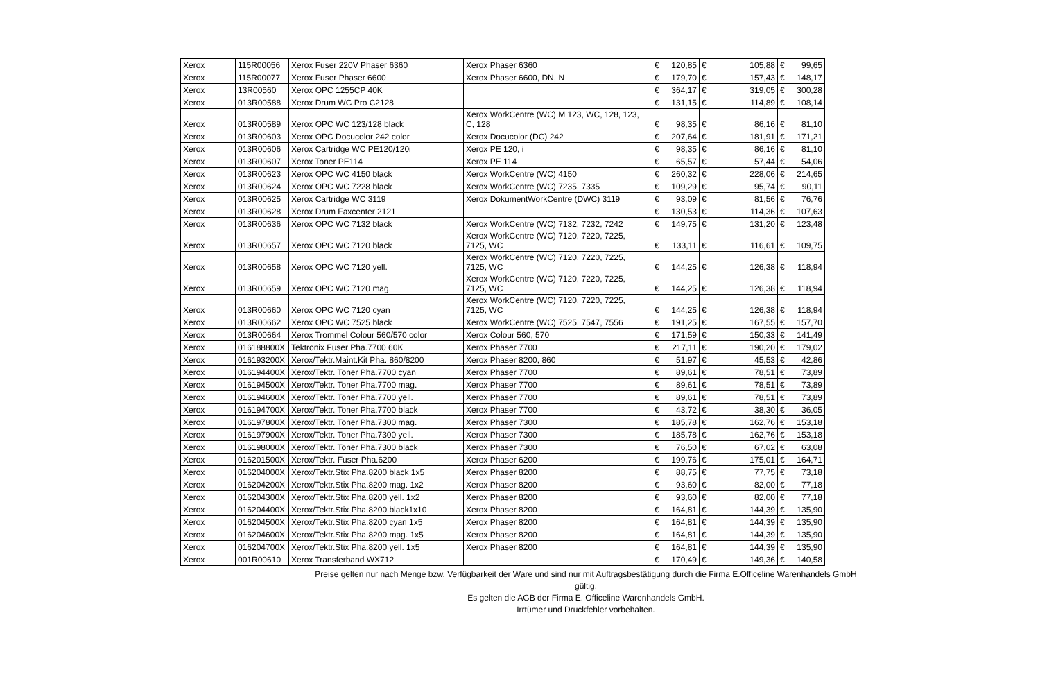| Xerox | 115R00056 | Xerox Fuser 220V Phaser 6360 | Xerox Phaser 6360 | € | 120,85 | € | 105,88 | € | 99,65 |
| Xerox | 115R00077 | Xerox Fuser Phaser 6600 | Xerox Phaser 6600, DN, N | € | 179,70 | € | 157,43 | € | 148,17 |
| Xerox | 13R00560 | Xerox OPC 1255CP 40K | | € | 364,17 | € | 319,05 | € | 300,28 |
| Xerox | 013R00588 | Xerox Drum WC Pro C2128 | | € | 131,15 | € | 114,89 | € | 108,14 |
| Xerox | 013R00589 | Xerox OPC WC 123/128 black | Xerox WorkCentre (WC) M 123, WC, 128, 123, C, 128 | € | 98,35 | € | 86,16 | € | 81,10 |
| Xerox | 013R00603 | Xerox OPC Docucolor 242 color | Xerox Docucolor (DC) 242 | € | 207,64 | € | 181,91 | € | 171,21 |
| Xerox | 013R00606 | Xerox Cartridge WC PE120/120i | Xerox PE 120, i | € | 98,35 | € | 86,16 | € | 81,10 |
| Xerox | 013R00607 | Xerox Toner PE114 | Xerox PE 114 | € | 65,57 | € | 57,44 | € | 54,06 |
| Xerox | 013R00623 | Xerox OPC WC 4150 black | Xerox WorkCentre (WC) 4150 | € | 260,32 | € | 228,06 | € | 214,65 |
| Xerox | 013R00624 | Xerox OPC WC 7228 black | Xerox WorkCentre (WC) 7235, 7335 | € | 109,29 | € | 95,74 | € | 90,11 |
| Xerox | 013R00625 | Xerox Cartridge WC 3119 | Xerox DokumentWorkCentre (DWC) 3119 | € | 93,09 | € | 81,56 | € | 76,76 |
| Xerox | 013R00628 | Xerox Drum Faxcenter 2121 | | € | 130,53 | € | 114,36 | € | 107,63 |
| Xerox | 013R00636 | Xerox OPC WC 7132 black | Xerox WorkCentre (WC) 7132, 7232, 7242 | € | 149,75 | € | 131,20 | € | 123,48 |
| Xerox | 013R00657 | Xerox OPC WC 7120 black | Xerox WorkCentre (WC) 7120, 7220, 7225, 7125, WC | € | 133,11 | € | 116,61 | € | 109,75 |
| Xerox | 013R00658 | Xerox OPC WC 7120 yell. | Xerox WorkCentre (WC) 7120, 7220, 7225, 7125, WC | € | 144,25 | € | 126,38 | € | 118,94 |
| Xerox | 013R00659 | Xerox OPC WC 7120 mag. | Xerox WorkCentre (WC) 7120, 7220, 7225, 7125, WC | € | 144,25 | € | 126,38 | € | 118,94 |
| Xerox | 013R00660 | Xerox OPC WC 7120 cyan | Xerox WorkCentre (WC) 7120, 7220, 7225, 7125, WC | € | 144,25 | € | 126,38 | € | 118,94 |
| Xerox | 013R00662 | Xerox OPC WC 7525 black | Xerox WorkCentre (WC) 7525, 7547, 7556 | € | 191,25 | € | 167,55 | € | 157,70 |
| Xerox | 013R00664 | Xerox Trommel Colour 560/570 color | Xerox Colour 560, 570 | € | 171,59 | € | 150,33 | € | 141,49 |
| Xerox | 016188800X | Tektronix Fuser Pha.7700 60K | Xerox Phaser 7700 | € | 217,11 | € | 190,20 | € | 179,02 |
| Xerox | 016193200X | Xerox/Tektr.Maint.Kit Pha. 860/8200 | Xerox Phaser 8200, 860 | € | 51,97 | € | 45,53 | € | 42,86 |
| Xerox | 016194400X | Xerox/Tektr. Toner Pha.7700 cyan | Xerox Phaser 7700 | € | 89,61 | € | 78,51 | € | 73,89 |
| Xerox | 016194500X | Xerox/Tektr. Toner Pha.7700 mag. | Xerox Phaser 7700 | € | 89,61 | € | 78,51 | € | 73,89 |
| Xerox | 016194600X | Xerox/Tektr. Toner Pha.7700 yell. | Xerox Phaser 7700 | € | 89,61 | € | 78,51 | € | 73,89 |
| Xerox | 016194700X | Xerox/Tektr. Toner Pha.7700 black | Xerox Phaser 7700 | € | 43,72 | € | 38,30 | € | 36,05 |
| Xerox | 016197800X | Xerox/Tektr. Toner Pha.7300 mag. | Xerox Phaser 7300 | € | 185,78 | € | 162,76 | € | 153,18 |
| Xerox | 016197900X | Xerox/Tektr. Toner Pha.7300 yell. | Xerox Phaser 7300 | € | 185,78 | € | 162,76 | € | 153,18 |
| Xerox | 016198000X | Xerox/Tektr. Toner Pha.7300 black | Xerox Phaser 7300 | € | 76,50 | € | 67,02 | € | 63,08 |
| Xerox | 016201500X | Xerox/Tektr. Fuser Pha.6200 | Xerox Phaser 6200 | € | 199,76 | € | 175,01 | € | 164,71 |
| Xerox | 016204000X | Xerox/Tektr.Stix Pha.8200 black 1x5 | Xerox Phaser 8200 | € | 88,75 | € | 77,75 | € | 73,18 |
| Xerox | 016204200X | Xerox/Tektr.Stix Pha.8200 mag. 1x2 | Xerox Phaser 8200 | € | 93,60 | € | 82,00 | € | 77,18 |
| Xerox | 016204300X | Xerox/Tektr.Stix Pha.8200 yell. 1x2 | Xerox Phaser 8200 | € | 93,60 | € | 82,00 | € | 77,18 |
| Xerox | 016204400X | Xerox/Tektr.Stix Pha.8200 black1x10 | Xerox Phaser 8200 | € | 164,81 | € | 144,39 | € | 135,90 |
| Xerox | 016204500X | Xerox/Tektr.Stix Pha.8200 cyan 1x5 | Xerox Phaser 8200 | € | 164,81 | € | 144,39 | € | 135,90 |
| Xerox | 016204600X | Xerox/Tektr.Stix Pha.8200 mag. 1x5 | Xerox Phaser 8200 | € | 164,81 | € | 144,39 | € | 135,90 |
| Xerox | 016204700X | Xerox/Tektr.Stix Pha.8200 yell. 1x5 | Xerox Phaser 8200 | € | 164,81 | € | 144,39 | € | 135,90 |
| Xerox | 001R00610 | Xerox Transferband WX712 | | € | 170,49 | € | 149,36 | € | 140,58 |
Preise gelten nur nach Menge bzw. Verfügbarkeit der Ware und sind nur mit Auftragsbestätigung durch die Firma E.Officeline Warenhandels GmbH gültig.
Es gelten die AGB der Firma E. Officeline Warenhandels GmbH.
Irrtümer und Druckfehler vorbehalten.